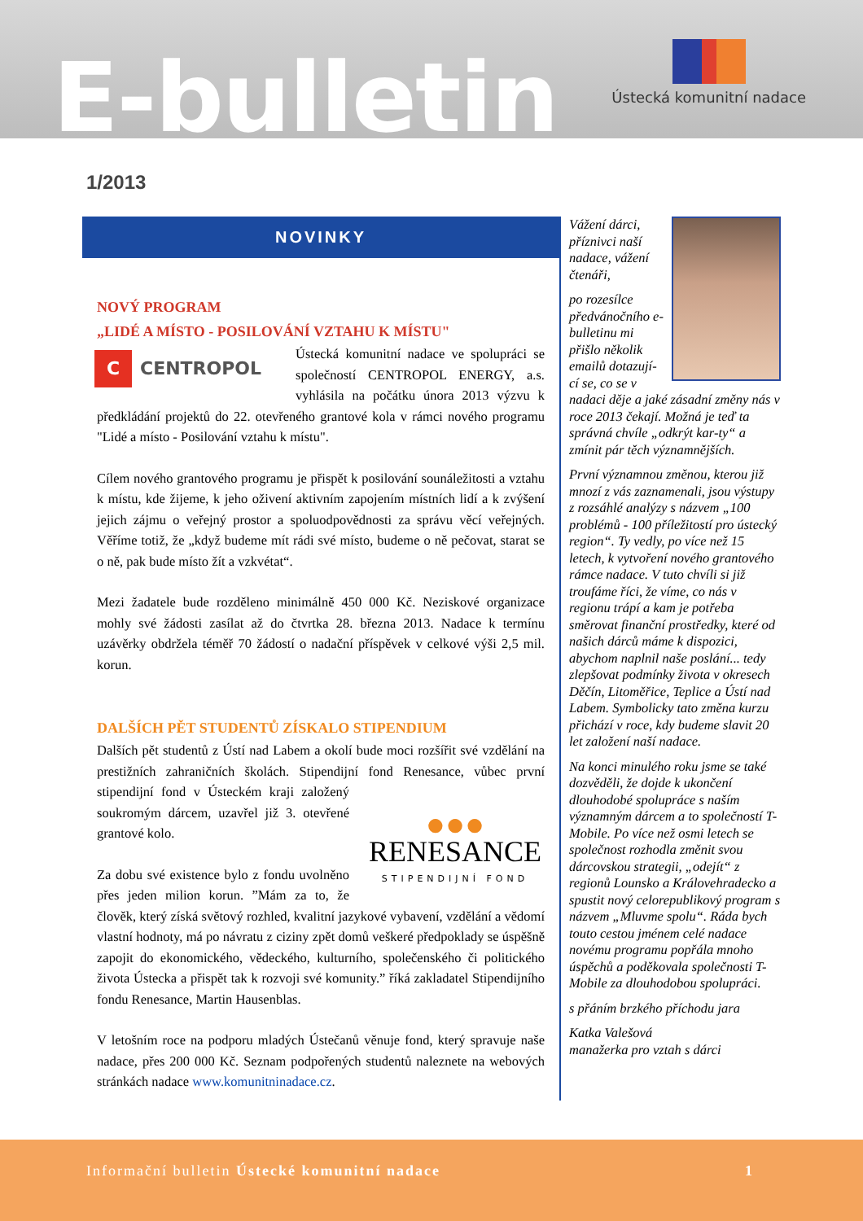E-bulletin
Ústecká komunitní nadace
1/2013
NOVINKY
NOVÝ PROGRAM
„LIDÉ A MÍSTO - POSILOVÁNÍ VZTAHU K MÍSTU"
C CENTROPOL
Ústecká komunitní nadace ve spolupráci se společností CENTROPOL ENERGY, a.s. vyhlásila na počátku února 2013 výzvu k předkládání projektů do 22. otevřeného grantové kola v rámci nového programu "Lidé a místo - Posilování vztahu k místu".
Cílem nového grantového programu je přispět k posilování sounáležitosti a vztahu k místu, kde žijeme, k jeho oživení aktivním zapojením místních lidí a k zvýšení jejich zájmu o veřejný prostor a spoluodpovědnosti za správu věcí veřejných. Věříme totiž, že „když budeme mít rádi své místo, budeme o ně pečovat, starat se o ně, pak bude místo žít a vzkvétat“.
Mezi žadatele bude rozděleno minimálně 450 000 Kč. Neziskové organizace mohly své žádosti zasílat až do čtvrtka 28. března 2013. Nadace k termínu uzávěrky obdržela téměř 70 žádostí o nadační příspěvek v celkové výši 2,5 mil. korun.
DALŠÍCH PĚT STUDENTŮ ZÍSKALO STIPENDIUM
Dalších pět studentů z Ústí nad Labem a okolí bude moci rozšířit své vzdělání na prestižních zahraničních školách. Stipendijní fond Renesance, ●●●
RENESANCE
STIPENDIJNÍ FOND vůbec první stipendijní fond v Ústeckém kraji založený soukromým dárcem, uzavřel již 3. otevřené grantové kolo.
Za dobu své existence bylo z fondu uvolněno přes jeden milion korun. ”Mám za to, že člověk, který získá světový rozhled, kvalitní jazykové vybavení, vzdělání a vědomí vlastní hodnoty, má po návratu z ciziny zpět domů veškeré předpoklady se úspěšně zapojit do ekonomického, vědeckého, kulturního, společenského či politického života Ústecka a přispět tak k rozvoji své komunity.” říká zakladatel Stipendijního fondu Renesance, Martin Hausenblas.
V letošním roce na podporu mladých Ústečanů věnuje fond, který spravuje naše nadace, přes 200 000 Kč. Seznam podpořených studentů naleznete na webových stránkách nadace www.komunitninadace.cz.
Vážení dárci, příznivci naší nadace, vážení čtenáři,
po rozesílce předvánočního e-bulletinu mi přišlo několik emailů dotazují-cí se, co se v nadaci děje a jaké zásadní změny nás v roce 2013 čekají. Možná je teď ta správná chvíle „odkrýt kar-ty“ a zmínit pár těch významnějších.
První významnou změnou, kterou již mnozí z vás zaznamenali, jsou výstupy z rozsáhlé analýzy s názvem „100 problémů - 100 příležitostí pro ústecký region“. Ty vedly, po více než 15 letech, k vytvoření nového grantového rámce nadace. V tuto chvíli si již troufáme říci, že víme, co nás v regionu trápí a kam je potřeba směrovat finanční prostředky, které od našich dárců máme k dispozici, abychom naplnil naše poslání... tedy zlepšovat podmínky života v okresech Děčín, Litoměřice, Teplice a Ústí nad Labem. Symbolicky tato změna kurzu přichází v roce, kdy budeme slavit 20 let založení naší nadace.
Na konci minulého roku jsme se také dozvěděli, že dojde k ukončení dlouhodobé spolupráce s naším významným dárcem a to společností T-Mobile. Po více než osmi letech se společnost rozhodla změnit svou dárcovskou strategii, „odejít“ z regionů Lounsko a Královehradecko a spustit nový celorepublikový program s názvem „Mluvme spolu“. Ráda bych touto cestou jménem celé nadace novému programu popřála mnoho úspěchů a poděkovala společnosti T-Mobile za dlouhodobou spolupráci.
s přáním brzkého příchodu jara
Katka Valešová
manažerka pro vztah s dárci
Informační bulletin Ústecké komunitní nadace 1